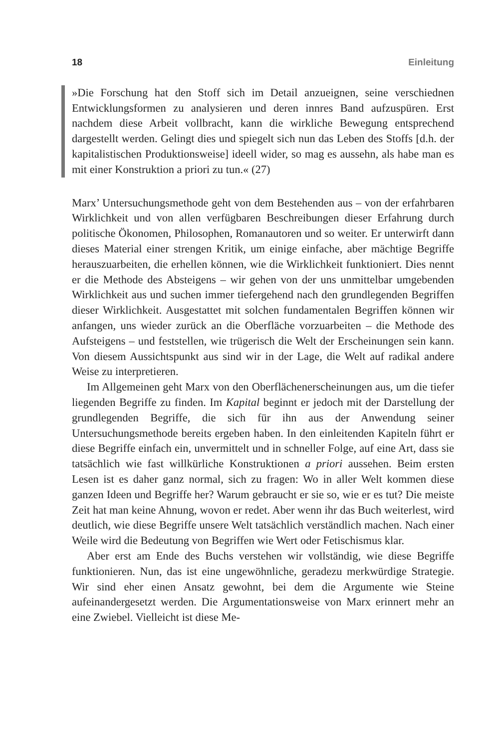18 Einleitung
»Die Forschung hat den Stoff sich im Detail anzueignen, seine verschiednen Entwicklungsformen zu analysieren und deren innres Band aufzuspüren. Erst nachdem diese Arbeit vollbracht, kann die wirkliche Bewegung entsprechend dargestellt werden. Gelingt dies und spiegelt sich nun das Leben des Stoffs [d.h. der kapitalistischen Produktionsweise] ideell wider, so mag es aussehn, als habe man es mit einer Konstruktion a priori zu tun.« (27)
Marx’ Untersuchungsmethode geht von dem Bestehenden aus – von der erfahrbaren Wirklichkeit und von allen verfügbaren Beschreibungen dieser Erfahrung durch politische Ökonomen, Philosophen, Romanautoren und so weiter. Er unterwirft dann dieses Material einer strengen Kritik, um einige einfache, aber mächtige Begriffe herauszuarbeiten, die erhellen können, wie die Wirklichkeit funktioniert. Dies nennt er die Methode des Absteigens – wir gehen von der uns unmittelbar umgebenden Wirklichkeit aus und suchen immer tiefergehend nach den grundlegenden Begriffen dieser Wirklichkeit. Ausgestattet mit solchen fundamentalen Begriffen können wir anfangen, uns wieder zurück an die Oberfläche vorzuarbeiten – die Methode des Aufsteigens – und feststellen, wie trügerisch die Welt der Erscheinungen sein kann. Von diesem Aussichtspunkt aus sind wir in der Lage, die Welt auf radikal andere Weise zu interpretieren.
Im Allgemeinen geht Marx von den Oberflächenerscheinungen aus, um die tiefer liegenden Begriffe zu finden. Im Kapital beginnt er jedoch mit der Darstellung der grundlegenden Begriffe, die sich für ihn aus der Anwendung seiner Untersuchungsmethode bereits ergeben haben. In den einleitenden Kapiteln führt er diese Begriffe einfach ein, unvermittelt und in schneller Folge, auf eine Art, dass sie tatsächlich wie fast willkürliche Konstruktionen a priori aussehen. Beim ersten Lesen ist es daher ganz normal, sich zu fragen: Wo in aller Welt kommen diese ganzen Ideen und Begriffe her? Warum gebraucht er sie so, wie er es tut? Die meiste Zeit hat man keine Ahnung, wovon er redet. Aber wenn ihr das Buch weiterlest, wird deutlich, wie diese Begriffe unsere Welt tatsächlich verständlich machen. Nach einer Weile wird die Bedeutung von Begriffen wie Wert oder Fetischismus klar.
Aber erst am Ende des Buchs verstehen wir vollständig, wie diese Begriffe funktionieren. Nun, das ist eine ungewöhnliche, geradezu merkwürdige Strategie. Wir sind eher einen Ansatz gewohnt, bei dem die Argumente wie Steine aufeinandergesetzt werden. Die Argumentationsweise von Marx erinnert mehr an eine Zwiebel. Vielleicht ist diese Me-